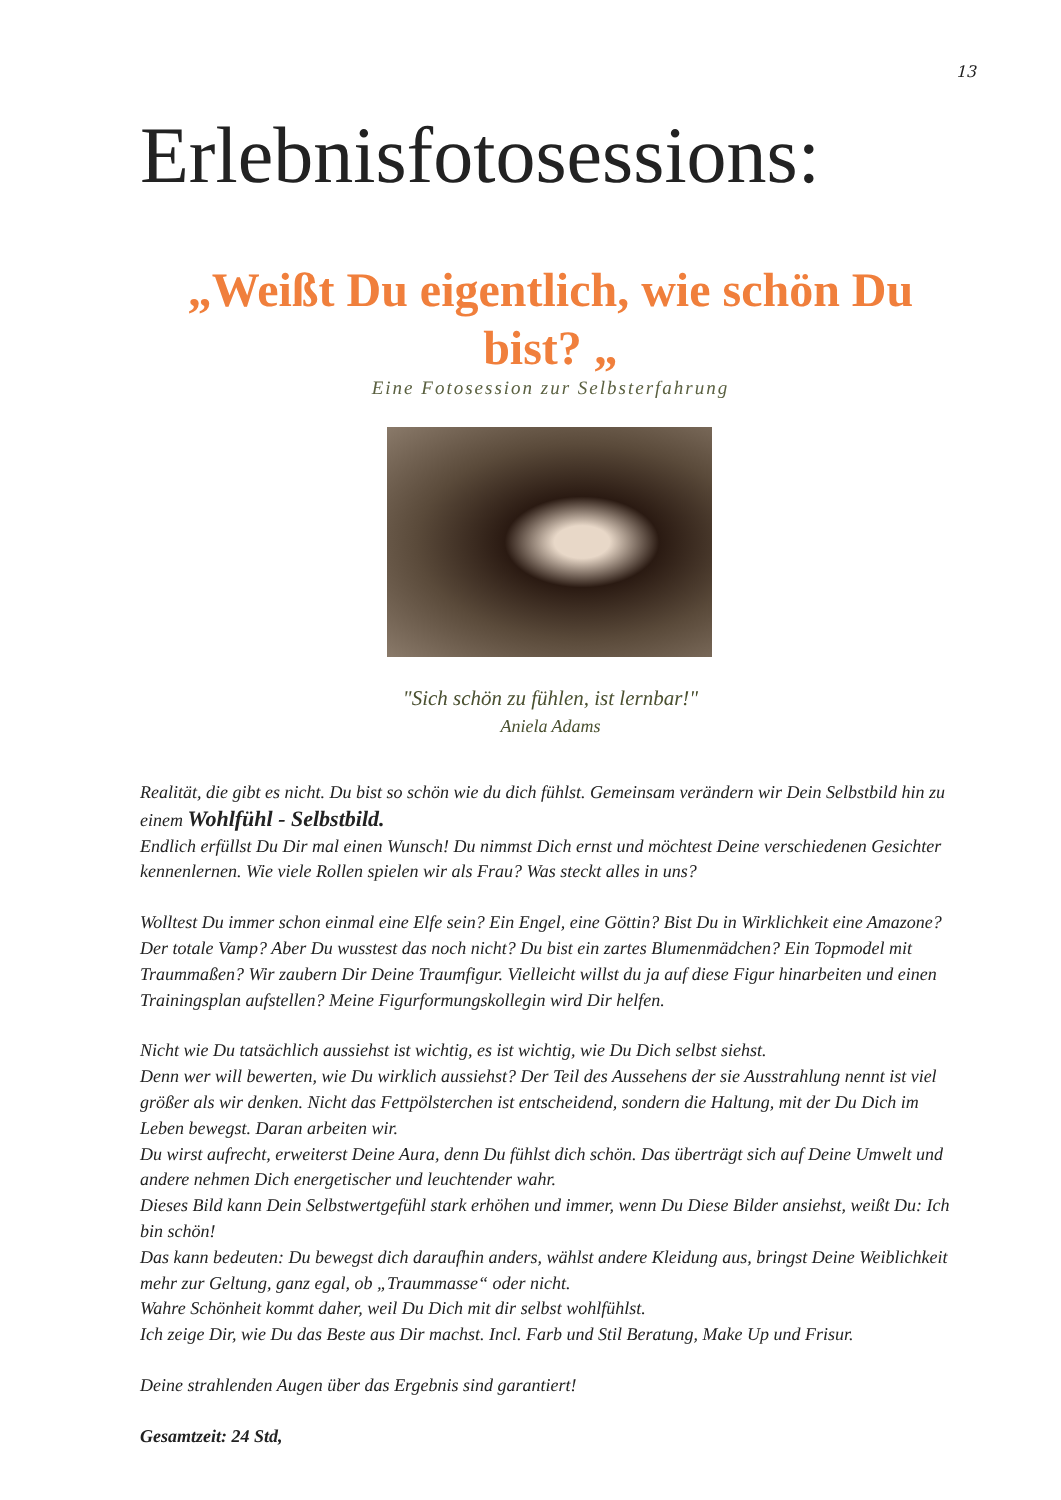13
Erlebnisfotosessions:
„Weißt Du eigentlich, wie schön Du bist? „
Eine Fotosession zur Selbsterfahrung
"Sich schön zu fühlen, ist lernbar!"
Aniela Adams
Realität, die gibt es nicht. Du bist so schön wie du dich fühlst. Gemeinsam verändern wir Dein Selbstbild hin zu einem Wohlfühl - Selbstbild.
Endlich erfüllst Du Dir mal einen Wunsch! Du nimmst Dich ernst und möchtest Deine verschiedenen Gesichter kennenlernen. Wie viele Rollen spielen wir als Frau? Was steckt alles in uns?
Wolltest Du immer schon einmal eine Elfe sein? Ein Engel, eine Göttin? Bist Du in Wirklichkeit eine Amazone? Der totale Vamp? Aber Du wusstest das noch nicht? Du bist ein zartes Blumenmädchen? Ein Topmodel mit Traummaßen? Wir zaubern Dir Deine Traumfigur. Vielleicht willst du ja auf diese Figur hinarbeiten und einen Trainingsplan aufstellen? Meine Figurformungskollegin wird Dir helfen.
Nicht wie Du tatsächlich aussiehst ist wichtig, es ist wichtig, wie Du Dich selbst siehst.
Denn wer will bewerten, wie Du wirklich aussiehst? Der Teil des Aussehens der sie Ausstrahlung nennt ist viel größer als wir denken. Nicht das Fettpölsterchen ist entscheidend, sondern die Haltung, mit der Du Dich im Leben bewegst. Daran arbeiten wir.
Du wirst aufrecht, erweiterst Deine Aura, denn Du fühlst dich schön. Das überträgt sich auf Deine Umwelt und andere nehmen Dich energetischer und leuchtender wahr.
Dieses Bild kann Dein Selbstwertgefühl stark erhöhen und immer, wenn Du Diese Bilder ansiehst, weißt Du: Ich bin schön!
Das kann bedeuten: Du bewegst dich daraufhin anders, wählst andere Kleidung aus, bringst Deine Weiblichkeit mehr zur Geltung, ganz egal, ob „Traummasse“ oder nicht.
Wahre Schönheit kommt daher, weil Du Dich mit dir selbst wohlfühlst.
Ich zeige Dir, wie Du das Beste aus Dir machst. Incl. Farb und Stil Beratung, Make Up und Frisur.
Deine strahlenden Augen über das Ergebnis sind garantiert!
Gesamtzeit: 24 Std,